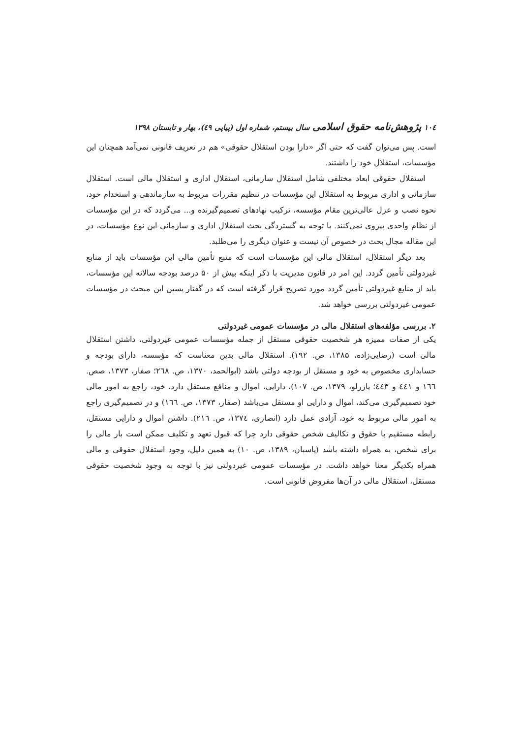۱۰٤ پژوهش‌نامه حقوق اسلامی سال بیستم، شماره اول (پیاپی ٤٩)، بهار و تابستان ۱۳۹۸
است. پس می‌توان گفت که حتی اگر «دارا بودن استقلال حقوقی» هم در تعریف قانونی نمی‌آمد همچنان این مؤسسات، استقلال خود را داشتند.
استقلال حقوقی ابعاد مختلفی شامل استقلال سازمانی، استقلال اداری و استقلال مالی است. استقلال سازمانی و اداری مربوط به استقلال این مؤسسات در تنظیم مقررات مربوط به سازماندهی و استخدام خود، نحوه نصب و عزل عالی‌ترین مقام مؤسسه، ترکیب نهادهای تصمیم‌گیرنده و... می‌گردد که در این مؤسسات از نظام واحدی پیروی نمی‌کنند. با توجه به گستردگی بحث استقلال اداری و سازمانی این نوع مؤسسات، در این مقاله مجال بحث در خصوص آن نیست و عنوان دیگری را می‌طلبد.
بعد دیگر استقلال، استقلال مالی این مؤسسات است که منبع تأمین مالی این مؤسسات باید از منابع غیردولتی تأمین گردد. این امر در قانون مدیریت با ذکر اینکه بیش از ۵۰ درصد بودجه سالانه این مؤسسات، باید از منابع غیردولتی تأمین گردد مورد تصریح قرار گرفته است که در گفتار پسین این مبحث در مؤسسات عمومی غیردولتی بررسی خواهد شد.
۲. بررسی مؤلفه‌های استقلال مالی در مؤسسات عمومی غیردولتی
یکی از صفات ممیزه هر شخصیت حقوقی مستقل از جمله مؤسسات عمومی غیردولتی، داشتن استقلال مالی است (رضایی‌زاده، ۱۳۸۵، ص. ۱۹۲). استقلال مالی بدین معناست که مؤسسه، دارای بودجه و حسابداری مخصوص به خود و مستقل از بودجه دولتی باشد (ابوالحمد، ۱۳۷۰، ص. ۲٦۸؛ صفار، ۱۳۷۳، صص. ۱٦٦ و ٤٤۱ و ٤٤۳؛ یازرلو، ۱۳۷۹، ص. ۱۰۷)، دارایی، اموال و منافع مستقل دارد، خود، راجع به امور مالی خود تصمیم‌گیری می‌کند، اموال و دارایی او مستقل می‌باشد (صفار، ۱۳۷۳، ص. ۱٦٦) و در تصمیم‌گیری راجع به امور مالی مربوط به خود، آزادی عمل دارد (انصاری، ۱۳۷٤، ص. ۲۱٦). داشتن اموال و دارایی مستقل، رابطه مستقیم با حقوق و تکالیف شخص حقوقی دارد چرا که قبول تعهد و تکلیف ممکن است بار مالی را برای شخص، به همراه داشته باشد (پاسبان، ۱۳۸۹، ص. ۱۰) به همین دلیل، وجود استقلال حقوقی و مالی همراه یکدیگر معنا خواهد داشت. در مؤسسات عمومی غیردولتی نیز با توجه به وجود شخصیت حقوقی مستقل، استقلال مالی در آن‌ها مفروض قانونی است.